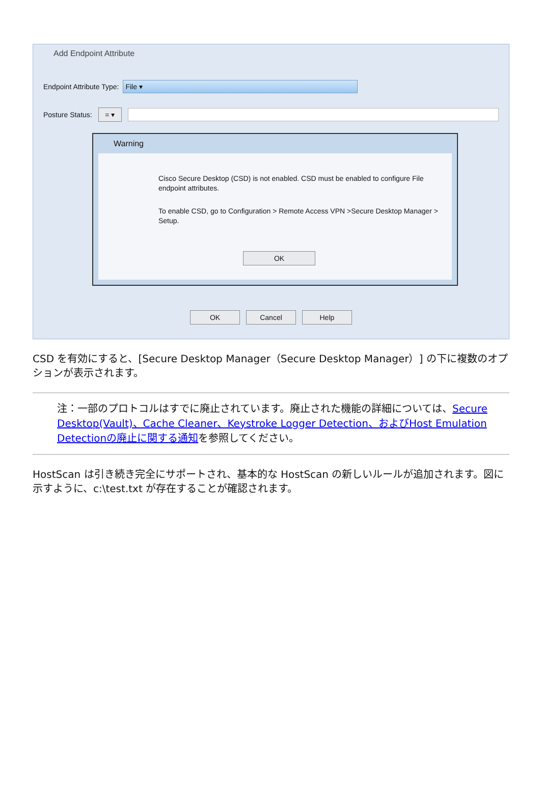Add Endpoint Attribute
Endpoint Attribute Type:
File ▾
Posture Status:
= ▾
Warning
Cisco Secure Desktop (CSD) is not enabled. CSD must be enabled to configure File endpoint attributes.
To enable CSD, go to Configuration > Remote Access VPN >Secure Desktop Manager > Setup.
OK
OK Cancel Help
CSD を有効にすると、[Secure Desktop Manager（Secure Desktop Manager）] の下に複数のオプションが表示されます。
注：一部のプロトコルはすでに廃止されています。廃止された機能の詳細については、Secure Desktop(Vault)、Cache Cleaner、Keystroke Logger Detection、およびHost Emulation Detectionの廃止に関する通知を参照してください。
HostScan は引き続き完全にサポートされ、基本的な HostScan の新しいルールが追加されます。図に示すように、c:\test.txt が存在することが確認されます。